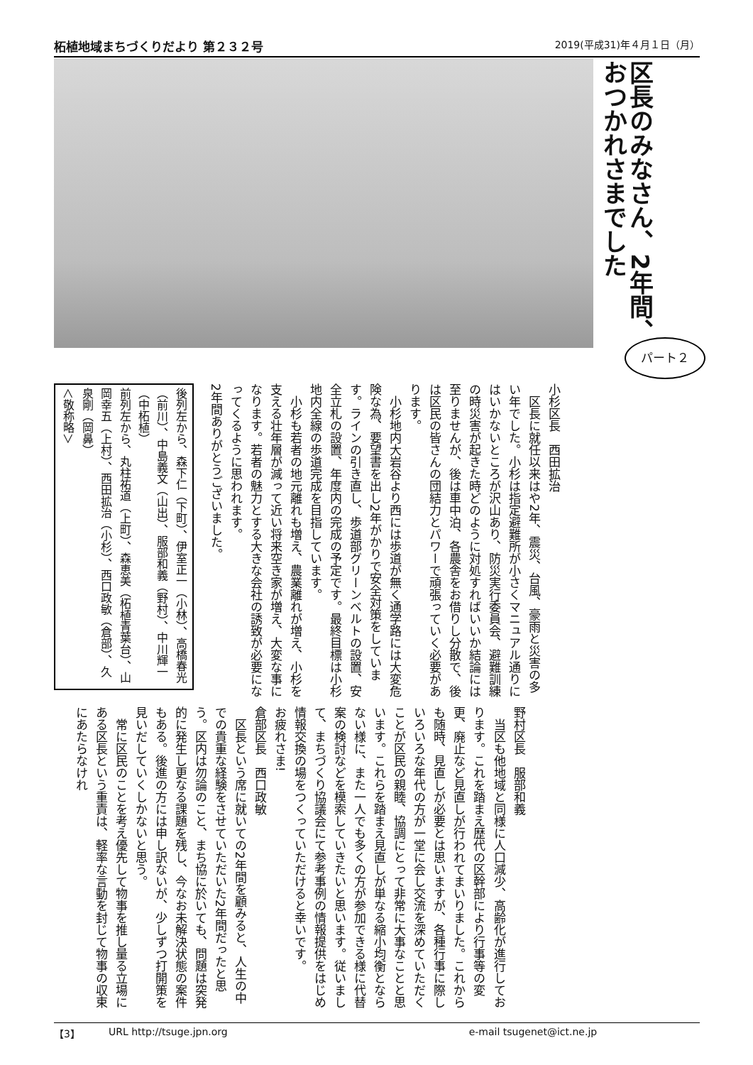柘植地域まちづくりだより 第２３２号 2019(平成31)年４月１日（月）
区長のみなさん、2年間、おつかれさまでした
パート２
小杉区長　西田拡治
　区長に就任以来はや2年、震災、台風、豪雨と災害の多い年でした。小杉は指定避難所が小さくマニュアル通りにはいかないところが沢山あり、防災実行委員会、避難訓練の時災害が起きた時どのように対処すればいいか結論には至りませんが、後は車中泊、各農舎をお借りし分散で、後は区民の皆さんの団結力とパワーで頑張っていく必要があります。
　小杉地内大岩谷より西には歩道が無く通学路には大変危険な為、要望書を出し2年がかりで安全対策をしています。ラインの引き直し、歩道部グリーンベルトの設置、安全立札の設置、年度内の完成の予定です。最終目標は小杉地内全線の歩道完成を目指しています。
　小杉も若者の地元離れも増え、農業離れが増え、小杉を支える壮年層が減って近い将来空き家が増え、大変な事になります。若者の魅力とする大きな会社の誘致が必要になってくるように思われます。
2年間ありがとうございました。
後列左から、森下仁（下町）、伊室正一（小林）、高橋春光（前川）、中島義文（山出）、服部和義（野村）、中川輝一（中柘植）
前列左から、丸柱祐道（上町）、森恵美（柘植青葉台）、山岡幸五（上村）、西田拡治（小杉）、西口政敏（倉部）、久泉剛（岡鼻）
＜敬称略＞
野村区長　服部和義
　当区も他地域と同様に人口減少、高齢化が進行しております。これを踏まえ歴代の区幹部により行事等の変更、廃止など見直しが行われてまいりました。これからも随時、見直しが必要とは思いますが、各種行事に際しいろいろな年代の方が一堂に会し交流を深めていただくことが区民の親睦、協調にとって非常に大事なことと思います。これらを踏まえ見直しが単なる縮小均衡とならない様に、また一人でも多くの方が参加できる様に代替案の検討などを模索していきたいと思います。従いまして、まちづくり協議会にて参考事例の情報提供をはじめ情報交換の場をつくっていただけると幸いです。
お疲れさま!
倉部区長　西口政敏
　区長という席に就いての2年間を顧みると、人生の中での貴重な経験をさせていただいた2年間だったと思う。区内は勿論のこと、まち協に於いても、問題は突発的に発生し更なる課題を残し、今なお未解決状態の案件もある。後進の方には申し訳ないが、少しずつ打開策を見いだしていくしかないと思う。
　常に区民のことを考え優先して物事を推し量る立場にある区長という重責は、軽率な言動を封じて物事の収束にあたらなけれ
【3】 URL http://tsuge.jpn.org e-mail tsugenet@ict.ne.jp